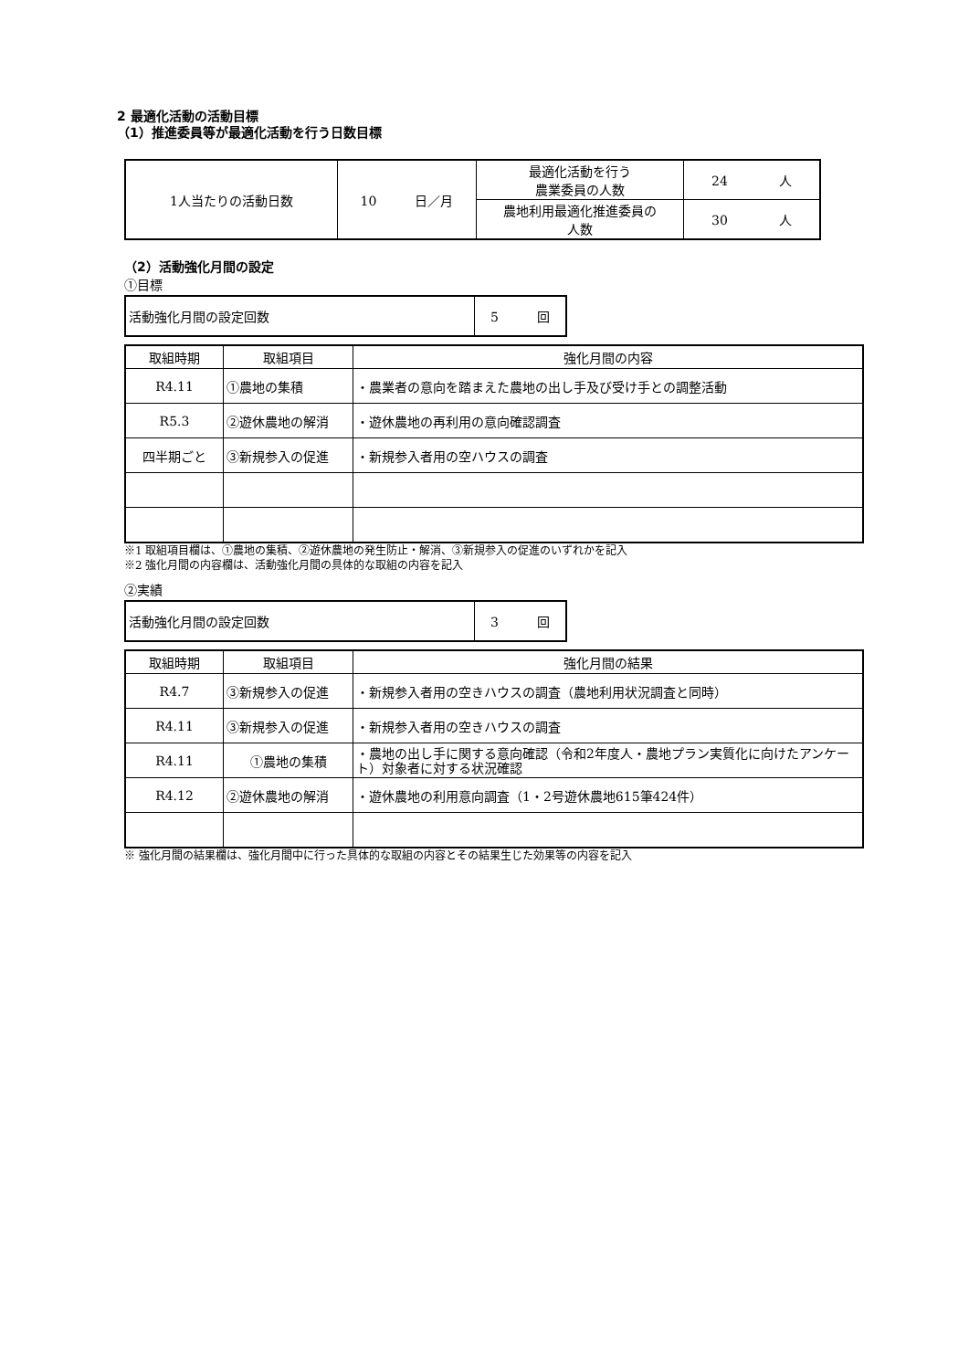2 最適化活動の活動目標
（1）推進委員等が最適化活動を行う日数目標
| 1人当たりの活動日数 | 10 日／月 | 最適化活動を行う 農業委員の人数 | 24 人 |
| | | 農地利用最適化推進委員の 人数 | 30 人 |
（2）活動強化月間の設定
①目標
| 活動強化月間の設定回数 | 5 回 |
| 取組時期 | 取組項目 | 強化月間の内容 |
| --- | --- | --- |
| R4.11 | ①農地の集積 | ・農業者の意向を踏まえた農地の出し手及び受け手との調整活動 |
| R5.3 | ②遊休農地の解消 | ・遊休農地の再利用の意向確認調査 |
| 四半期ごと | ③新規参入の促進 | ・新規参入者用の空ハウスの調査 |
※1 取組項目欄は、①農地の集積、②遊休農地の発生防止・解消、③新規参入の促進のいずれかを記入
※2 強化月間の内容欄は、活動強化月間の具体的な取組の内容を記入
②実績
| 活動強化月間の設定回数 | 3 回 |
| 取組時期 | 取組項目 | 強化月間の結果 |
| --- | --- | --- |
| R4.7 | ③新規参入の促進 | ・新規参入者用の空きハウスの調査（農地利用状況調査と同時） |
| R4.11 | ③新規参入の促進 | ・新規参入者用の空きハウスの調査 |
| R4.11 | ①農地の集積 | ・農地の出し手に関する意向確認（令和2年度人・農地プラン実質化に向けたアンケート）対象者に対する状況確認 |
| R4.12 | ②遊休農地の解消 | ・遊休農地の利用意向調査（1・2号遊休農地615筆424件） |
※ 強化月間の結果欄は、強化月間中に行った具体的な取組の内容とその結果生じた効果等の内容を記入